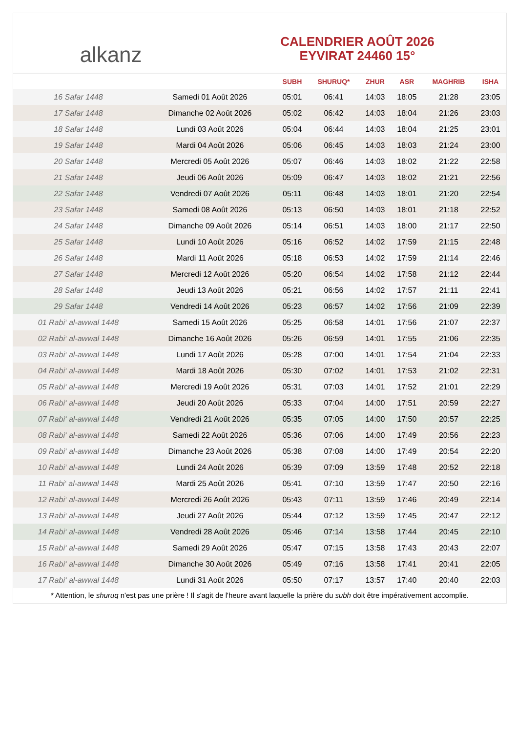alkanz
CALENDRIER AOÛT 2026
EYVIRAT 24460 15°
| | | SUBH | SHURUQ* | ZHUR | ASR | MAGHRIB | ISHA |
| --- | --- | --- | --- | --- | --- | --- | --- |
| 16 Safar 1448 | Samedi 01 Août 2026 | 05:01 | 06:41 | 14:03 | 18:05 | 21:28 | 23:05 |
| 17 Safar 1448 | Dimanche 02 Août 2026 | 05:02 | 06:42 | 14:03 | 18:04 | 21:26 | 23:03 |
| 18 Safar 1448 | Lundi 03 Août 2026 | 05:04 | 06:44 | 14:03 | 18:04 | 21:25 | 23:01 |
| 19 Safar 1448 | Mardi 04 Août 2026 | 05:06 | 06:45 | 14:03 | 18:03 | 21:24 | 23:00 |
| 20 Safar 1448 | Mercredi 05 Août 2026 | 05:07 | 06:46 | 14:03 | 18:02 | 21:22 | 22:58 |
| 21 Safar 1448 | Jeudi 06 Août 2026 | 05:09 | 06:47 | 14:03 | 18:02 | 21:21 | 22:56 |
| 22 Safar 1448 | Vendredi 07 Août 2026 | 05:11 | 06:48 | 14:03 | 18:01 | 21:20 | 22:54 |
| 23 Safar 1448 | Samedi 08 Août 2026 | 05:13 | 06:50 | 14:03 | 18:01 | 21:18 | 22:52 |
| 24 Safar 1448 | Dimanche 09 Août 2026 | 05:14 | 06:51 | 14:03 | 18:00 | 21:17 | 22:50 |
| 25 Safar 1448 | Lundi 10 Août 2026 | 05:16 | 06:52 | 14:02 | 17:59 | 21:15 | 22:48 |
| 26 Safar 1448 | Mardi 11 Août 2026 | 05:18 | 06:53 | 14:02 | 17:59 | 21:14 | 22:46 |
| 27 Safar 1448 | Mercredi 12 Août 2026 | 05:20 | 06:54 | 14:02 | 17:58 | 21:12 | 22:44 |
| 28 Safar 1448 | Jeudi 13 Août 2026 | 05:21 | 06:56 | 14:02 | 17:57 | 21:11 | 22:41 |
| 29 Safar 1448 | Vendredi 14 Août 2026 | 05:23 | 06:57 | 14:02 | 17:56 | 21:09 | 22:39 |
| 01 Rabi‘ al-awwal 1448 | Samedi 15 Août 2026 | 05:25 | 06:58 | 14:01 | 17:56 | 21:07 | 22:37 |
| 02 Rabi‘ al-awwal 1448 | Dimanche 16 Août 2026 | 05:26 | 06:59 | 14:01 | 17:55 | 21:06 | 22:35 |
| 03 Rabi‘ al-awwal 1448 | Lundi 17 Août 2026 | 05:28 | 07:00 | 14:01 | 17:54 | 21:04 | 22:33 |
| 04 Rabi‘ al-awwal 1448 | Mardi 18 Août 2026 | 05:30 | 07:02 | 14:01 | 17:53 | 21:02 | 22:31 |
| 05 Rabi‘ al-awwal 1448 | Mercredi 19 Août 2026 | 05:31 | 07:03 | 14:01 | 17:52 | 21:01 | 22:29 |
| 06 Rabi‘ al-awwal 1448 | Jeudi 20 Août 2026 | 05:33 | 07:04 | 14:00 | 17:51 | 20:59 | 22:27 |
| 07 Rabi‘ al-awwal 1448 | Vendredi 21 Août 2026 | 05:35 | 07:05 | 14:00 | 17:50 | 20:57 | 22:25 |
| 08 Rabi‘ al-awwal 1448 | Samedi 22 Août 2026 | 05:36 | 07:06 | 14:00 | 17:49 | 20:56 | 22:23 |
| 09 Rabi‘ al-awwal 1448 | Dimanche 23 Août 2026 | 05:38 | 07:08 | 14:00 | 17:49 | 20:54 | 22:20 |
| 10 Rabi‘ al-awwal 1448 | Lundi 24 Août 2026 | 05:39 | 07:09 | 13:59 | 17:48 | 20:52 | 22:18 |
| 11 Rabi‘ al-awwal 1448 | Mardi 25 Août 2026 | 05:41 | 07:10 | 13:59 | 17:47 | 20:50 | 22:16 |
| 12 Rabi‘ al-awwal 1448 | Mercredi 26 Août 2026 | 05:43 | 07:11 | 13:59 | 17:46 | 20:49 | 22:14 |
| 13 Rabi‘ al-awwal 1448 | Jeudi 27 Août 2026 | 05:44 | 07:12 | 13:59 | 17:45 | 20:47 | 22:12 |
| 14 Rabi‘ al-awwal 1448 | Vendredi 28 Août 2026 | 05:46 | 07:14 | 13:58 | 17:44 | 20:45 | 22:10 |
| 15 Rabi‘ al-awwal 1448 | Samedi 29 Août 2026 | 05:47 | 07:15 | 13:58 | 17:43 | 20:43 | 22:07 |
| 16 Rabi‘ al-awwal 1448 | Dimanche 30 Août 2026 | 05:49 | 07:16 | 13:58 | 17:41 | 20:41 | 22:05 |
| 17 Rabi‘ al-awwal 1448 | Lundi 31 Août 2026 | 05:50 | 07:17 | 13:57 | 17:40 | 20:40 | 22:03 |
* Attention, le shuruq n'est pas une prière ! Il s'agit de l'heure avant laquelle la prière du subh doit être impérativement accomplie.